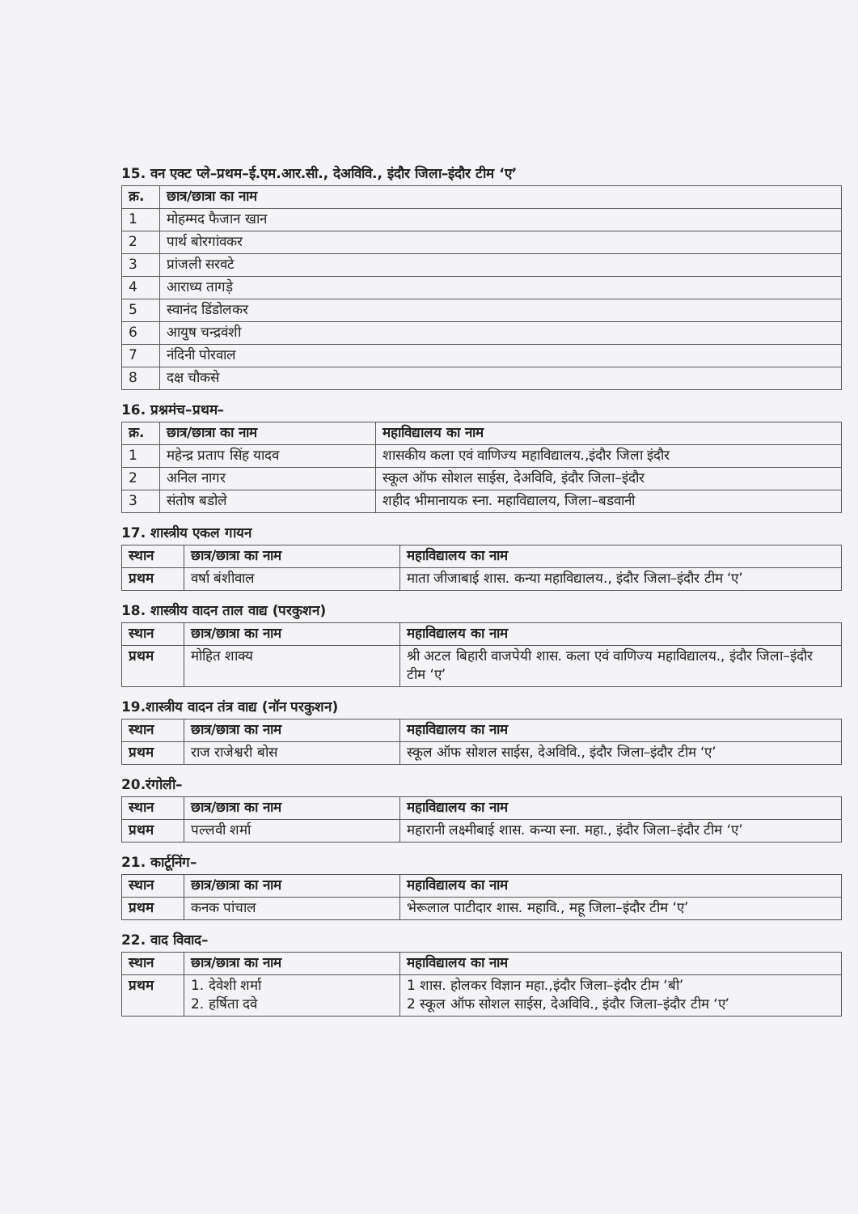15. वन एक्ट प्ले–प्रथम–ई.एम.आर.सी., देअविवि., इंदौर जिला–इंदौर टीम ‘ए’
| क्र. | छात्र/छात्रा का नाम |
| --- | --- |
| 1 | मोहम्मद फैजान खान |
| 2 | पार्थ बोरगांवकर |
| 3 | प्रांजली सरवटे |
| 4 | आराध्य तागड़े |
| 5 | स्वानंद डिंडोलकर |
| 6 | आयुष चन्द्रवंशी |
| 7 | नंदिनी पोरवाल |
| 8 | दक्ष चौकसे |
16. प्रश्नमंच–प्रथम–
| क्र. | छात्र/छात्रा का नाम | महाविद्यालय का नाम |
| --- | --- | --- |
| 1 | महेन्द्र प्रताप सिंह यादव | शासकीय कला एवं वाणिज्य महाविद्यालय.,इंदौर जिला इंदौर |
| 2 | अनिल नागर | स्कूल ऑफ सोशल साईस, देअविवि, इंदौर जिला–इंदौर |
| 3 | संतोष बडोले | शहीद भीमानायक स्ना. महाविद्यालय, जिला–बडवानी |
17. शास्त्रीय एकल गायन
| स्थान | छात्र/छात्रा का नाम | महाविद्यालय का नाम |
| --- | --- | --- |
| प्रथम | वर्षा बंशीवाल | माता जीजाबाई शास. कन्या महाविद्यालय., इंदौर जिला–इंदौर टीम ‘ए’ |
18. शास्त्रीय वादन ताल वाद्य (परकुशन)
| स्थान | छात्र/छात्रा का नाम | महाविद्यालय का नाम |
| --- | --- | --- |
| प्रथम | मोहित शाक्य | श्री अटल बिहारी वाजपेयी शास. कला एवं वाणिज्य महाविद्यालय., इंदौर जिला–इंदौर टीम ‘ए’ |
19.शास्त्रीय वादन तंत्र वाद्य (नॉन परकुशन)
| स्थान | छात्र/छात्रा का नाम | महाविद्यालय का नाम |
| --- | --- | --- |
| प्रथम | राज राजेश्वरी बोस | स्कूल ऑफ सोशल साईस, देअविवि., इंदौर जिला–इंदौर टीम ‘ए’ |
20.रंगोली–
| स्थान | छात्र/छात्रा का नाम | महाविद्यालय का नाम |
| --- | --- | --- |
| प्रथम | पल्लवी शर्मा | महारानी लक्ष्मीबाई शास. कन्या स्ना. महा., इंदौर जिला–इंदौर टीम ‘ए’ |
21. कार्टूनिंग–
| स्थान | छात्र/छात्रा का नाम | महाविद्यालय का नाम |
| --- | --- | --- |
| प्रथम | कनक पांचाल | भेरूलाल पाटीदार शास. महावि., महू जिला–इंदौर टीम ‘ए’ |
22. वाद विवाद–
| स्थान | छात्र/छात्रा का नाम | महाविद्यालय का नाम |
| --- | --- | --- |
| प्रथम | 1. देवेशी शर्मा 2. हर्षिता दवे | 1 शास. होलकर विज्ञान महा.,इंदौर जिला–इंदौर टीम ‘बी’ 2 स्कूल ऑफ सोशल साईस, देअविवि., इंदौर जिला–इंदौर टीम ‘ए’ |